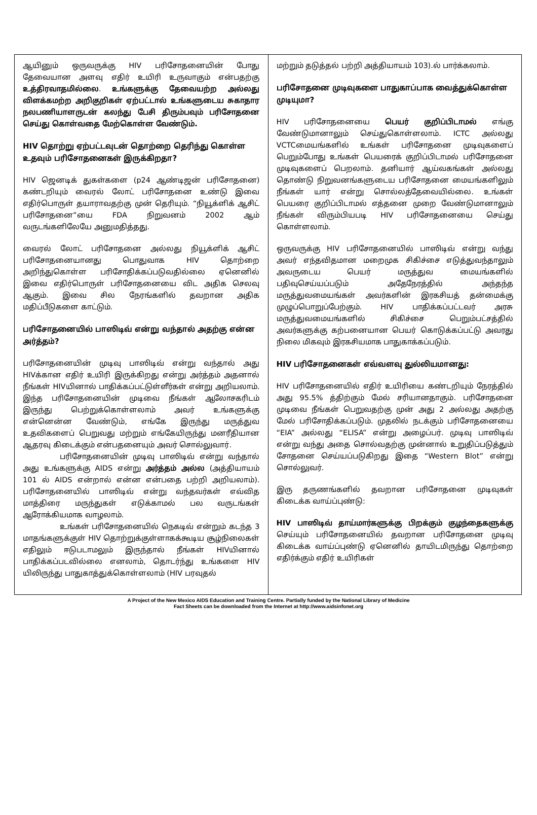| ஆயினும் ஒருவருக்கு HIV பரிசோதனையின் போது தேவையான அளவு எதிர் உயிரி உருவாகும் என்பதற்கு உத்திரவாதமில்லை . உங்களுக்கு தேவையற்ற அல்லது விளக்கமற்ற அறிகுறிகள் ஏற்பட்டால் உங்களுடைய சுகாதார நலபணியாளருடன் கலந்து பேசி திரும்பவும் பரிசோதனை செய்து கொள்வதை மேற்கொள்ள வேண்டும். HIV தொற்று ஏற்பட்டவுடன் தொற்றை தெரிந்து கொள்ள உதவும் பரிசோதனைகள் இருக்கிறதா? HIV ஜெனடிக் துகள்களை (p24 ஆண்டிஜன் பரிசோதனை) கண்டறியும் வைரல் லோட் பரிசோதனை உண்டு இவை எதிர்பொருள் தயாராவதற்கு முன் தெரியும். “நியூக்ளிக் ஆசிட் பரிசோதனை”யை FDA நிறுவனம் 2002 ஆம் வருடங்களிலேயே அனுமதித்தது. வைரல் லோட் பரிசோதனை அல்லது நியூக்ளிக் ஆசிட் பரிசோதனையானது பொதுவாக HIV தொற்றை அறிந்துகொள்ள பரிசோதிக்கப்படுவதில்லை ஏனெனில் இவை எதிர்பொருள் பரிசோதனையை விட அதிக செலவு ஆகும். இவை சில நேரங்களில் தவறான அதிக மதிப்பீடுகளை காட்டும். பரிசோதனையில் பாஸிடிவ் என்று வந்தால் அதற்கு என்ன அர்த்தம்? பரிசோதனையின் முடிவு பாஸிடிவ் என்று வந்தால் அது HIVக்கான எதிர் உயிரி இருக்கிறது என்று அர்த்தம் அதனால் நீங்கள் HIVயினால் பாதிக்கப்பட்டுள்ளீர்கள் என்று அறியலாம். இந்த பரிசோதனையின் முடிவை நீங்கள் ஆலோசகரிடம் இருந்து பெற்றுக்கொள்ளலாம் அவர் உங்களுக்கு என்னென்ன வேண்டும், எங்கே இருந்து மருத்துவ உதவிகளைப் பெறுவது மற்றும் எங்கேயிருந்து மனரீதியான ஆதரவு கிடைக்கும் என்பதனையும் அவர் சொல்லுவார். பரிசோதனையின் முடிவு பாஸிடிவ் என்று வந்தால் அது உங்களுக்கு AIDS என்று அர்த்தம் அல்ல (அத்தியாயம் 101 ல் AIDS என்றால் என்ன என்பதை பற்றி அறியலாம்). பரிசோதனையில் பாஸிடிவ் என்று வந்தவர்கள் எவ்வித மாத்திரை மருந்துகள் எடுக்காமல் பல வருடங்கள் ஆரோக்கியமாக வாழலாம். உங்கள் பரிசோதனையில் நெகடிவ் என்றும் கடந்த 3 மாதங்களுக்குள் HIV தொற்றுக்குள்ளாகக்கூடிய சூழ்நிலைகள் எதிலும் ஈடுபடாமலும் இருந்தால் நீங்கள் HIVயினால் பாதிக்கப்படவில்லை எனலாம், தொடர்ந்து உங்களை HIV யிலிருந்து பாதுகாத்துக்கொள்ளலாம் (HIV பரவுதல் | மற்றும் தடுத்தல் பற்றி அத்தியாயம் 103).ல் பார்க்கலாம். பரிசோதனை முடிவுகளை பாதுகாப்பாக வைத்துக்கொள்ள முடியுமா? HIV பரிசோதனையை பெயர் குறிப்பிடாமல் எங்கு வேண்டுமானாலும் செய்துகொள்ளலாம். ICTC அல்லது VCTCமையங்களில் உங்கள் பரிசோதனை முடிவுகளைப் பெறும்போது உங்கள் பெயரைக் குறிப்பிடாமல் பரிசோதனை முடிவுகளைப் பெறலாம். தனியார் ஆய்வகங்கள் அல்லது தொண்டு நிறுவனங்களுடைய பரிசோதனை மையங்களிலும் நீங்கள் யார் என்று சொல்லத்தேவையில்லை. உங்கள் பெயரை குறிப்பிடாமல் எத்தனை முறை வேண்டுமானாலும் நீங்கள் விரும்பியபடி HIV பரிசோதனையை செய்து கொள்ளலாம். ஒருவருக்கு HIV பரிசோதனையில் பாஸிடிவ் என்று வந்து அவர் எந்தவிதமான மறைமுக சிகிச்சை எடுத்துவந்தாலும் அவருடைய பெயர் மருத்துவ மையங்களில் பதிவுசெய்யப்படும் அதேநேரத்தில் அந்தந்த மருத்துவமையங்கள் அவர்களின் இரகசியத் தன்மைக்கு முழுப்பொறுப்பேற்கும். HIV பாதிக்கப்பட்டவர் அரசு மருத்துவமையங்களில் சிகிச்சை பெறும்பட்சத்தில் அவர்களுக்கு கற்பனையான பெயர் கொடுக்கப்பட்டு அவரது நிலை மிகவும் இரகசியமாக பாதுகாக்கப்படும். HIV பரிசோதனைகள் எவ்வளவு துல்லியமானது: HIV பரிசோதனையில் எதிர் உயிரியை கண்டறியும் நேரத்தில் அது 95.5% த்திற்கும் மேல் சரியானதாகும். பரிசோதனை முடிவை நீங்கள் பெறுவதற்கு முன் அது 2 அல்லது அதற்கு மேல் பரிசோதிக்கப்படும். முதலில் நடக்கும் பரிசோதனையை “EIA” அல்லது “ELISA” என்று அழைப்பர். முடிவு பாஸிடிவ் என்று வந்து அதை சொல்வதற்கு முன்னால் உறுதிப்படுத்தும் சோதனை செய்யப்படுகிறது இதை “Western Blot” என்று சொல்லுவர். இரு தருணங்களில் தவறான பரிசோதனை முடிவுகள் கிடைக்க வாய்ப்புண்டு: HIV பாஸிடிவ் தாய்மார்களுக்கு பிறக்கும் குழந்தைகளுக்கு செய்யும் பரிசோதனையில் தவறான பரிசோதனை முடிவு கிடைக்க வாய்ப்புண்டு ஏனெனில் தாயிடமிருந்து தொற்றை எதிர்க்கும் எதிர் உயிரிகள் |
A Project of the New Mexico AIDS Education and Training Centre. Partially funded by the National Library of Medicine
Fact Sheets can be downloaded from the Internet at http://www.aidsinfonet.org